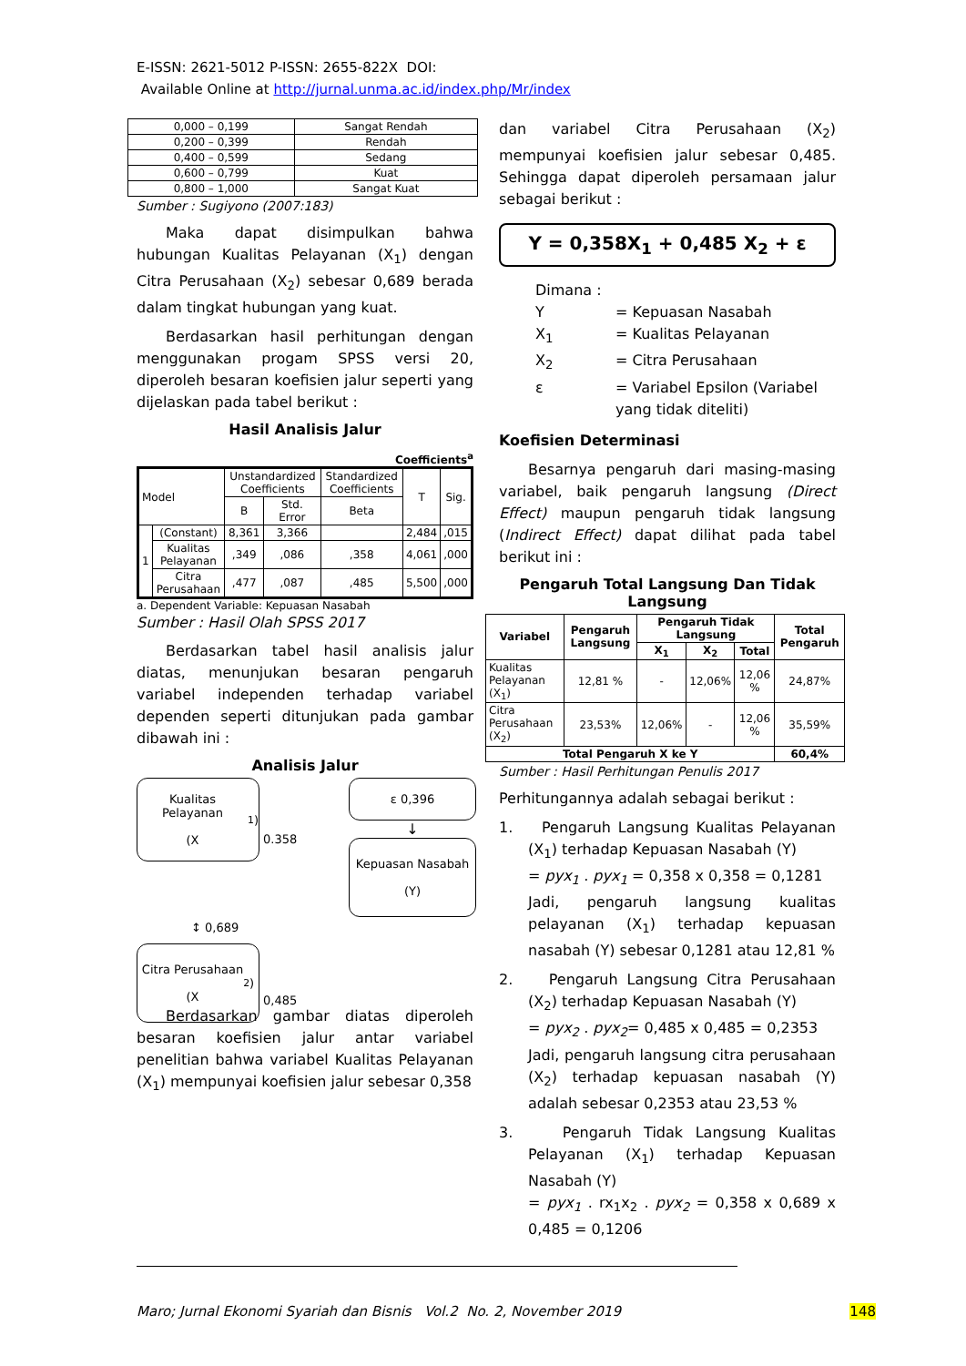E-ISSN: 2621-5012 P-ISSN: 2655-822X DOI:
Available Online at http://jurnal.unma.ac.id/index.php/Mr/index
| 0,000 – 0,199 | Sangat Rendah |
| 0,200 – 0,399 | Rendah |
| 0,400 – 0,599 | Sedang |
| 0,600 – 0,799 | Kuat |
| 0,800 – 1,000 | Sangat Kuat |
Sumber : Sugiyono (2007:183)
Maka dapat disimpulkan bahwa hubungan Kualitas Pelayanan (X<sub>1</sub>) dengan Citra Perusahaan (X<sub>2</sub>) sebesar 0,689 berada dalam tingkat hubungan yang kuat.
Berdasarkan hasil perhitungan dengan menggunakan progam SPSS versi 20, diperoleh besaran koefisien jalur seperti yang dijelaskan pada tabel berikut :
Hasil Analisis Jalur
Coefficients<sup>a</sup>
| Model | | Unstandardized Coefficients | | Standardized Coefficients | T | Sig. |
| --- | --- | --- | --- | --- | --- | --- |
| | | B | Std. Error | Beta | | |
| 1 | (Constant) | 8,361 | 3,366 | | 2,484 | ,015 |
| | Kualitas Pelayanan | ,349 | ,086 | ,358 | 4,061 | ,000 |
| | Citra Perusahaan | ,477 | ,087 | ,485 | 5,500 | ,000 |
a. Dependent Variable: Kepuasan Nasabah
Sumber : Hasil Olah SPSS 2017
Berdasarkan tabel hasil analisis jalur diatas, menunjukan besaran pengaruh variabel independen terhadap variabel dependen seperti ditunjukan pada gambar dibawah ini :
Analisis Jalur
Kualitas Pelayanan
(X<sub>1</sub>)
0.358
ε 0,396
↓
Kepuasan Nasabah
(Y)
↕ 0,689
Citra Perusahaan
(X<sub>2</sub>)
0,485
Berdasarkan gambar diatas diperoleh besaran koefisien jalur antar variabel penelitian bahwa variabel Kualitas Pelayanan (X<sub>1</sub>) mempunyai koefisien jalur sebesar 0,358
dan variabel Citra Perusahaan (X<sub>2</sub>) mempunyai koefisien jalur sebesar 0,485. Sehingga dapat diperoleh persamaan jalur sebagai berikut :
Y = 0,358X<sub>1</sub> + 0,485 X<sub>2</sub> + ε
Dimana :
Y = Kepuasan Nasabah X<sub>1</sub> = Kualitas Pelayanan X<sub>2</sub> = Citra Perusahaan ε = Variabel Epsilon (Variabel yang tidak diteliti)
Koefisien Determinasi
Besarnya pengaruh dari masing-masing variabel, baik pengaruh langsung (Direct Effect) maupun pengaruh tidak langsung (Indirect Effect) dapat dilihat pada tabel berikut ini :
Pengaruh Total Langsung Dan Tidak Langsung
| Variabel | Pengaruh Langsung | Pengaruh Tidak Langsung | | | Total Pengaruh |
| --- | --- | --- | --- | --- | --- |
| | | X<sub>1</sub> | X<sub>2</sub> | Total | |
| Kualitas Pelayanan (X<sub>1</sub>) | 12,81 % | - | 12,06% | 12,06 % | 24,87% |
| Citra Perusahaan (X<sub>2</sub>) | 23,53% | 12,06% | - | 12,06 % | 35,59% |
| Total Pengaruh X ke Y | | | | | 60,4% |
Sumber : Hasil Perhitungan Penulis 2017
Perhitungannya adalah sebagai berikut :
1. Pengaruh Langsung Kualitas Pelayanan (X<sub>1</sub>) terhadap Kepuasan Nasabah (Y)
= pyx<sub>1</sub> . pyx<sub>1</sub> = 0,358 x 0,358 = 0,1281
Jadi, pengaruh langsung kualitas pelayanan (X<sub>1</sub>) terhadap kepuasan nasabah (Y) sebesar 0,1281 atau 12,81 %
2. Pengaruh Langsung Citra Perusahaan (X<sub>2</sub>) terhadap Kepuasan Nasabah (Y)
= pyx<sub>2</sub> . pyx<sub>2</sub>= 0,485 x 0,485 = 0,2353
Jadi, pengaruh langsung citra perusahaan (X<sub>2</sub>) terhadap kepuasan nasabah (Y) adalah sebesar 0,2353 atau 23,53 %
3. Pengaruh Tidak Langsung Kualitas Pelayanan (X<sub>1</sub>) terhadap Kepuasan Nasabah (Y)
= pyx<sub>1</sub> . rx<sub>1</sub>x<sub>2</sub> . pyx<sub>2</sub> = 0,358 x 0,689 x 0,485 = 0,1206
Maro; Jurnal Ekonomi Syariah dan Bisnis Vol.2 No. 2, November 2019 148